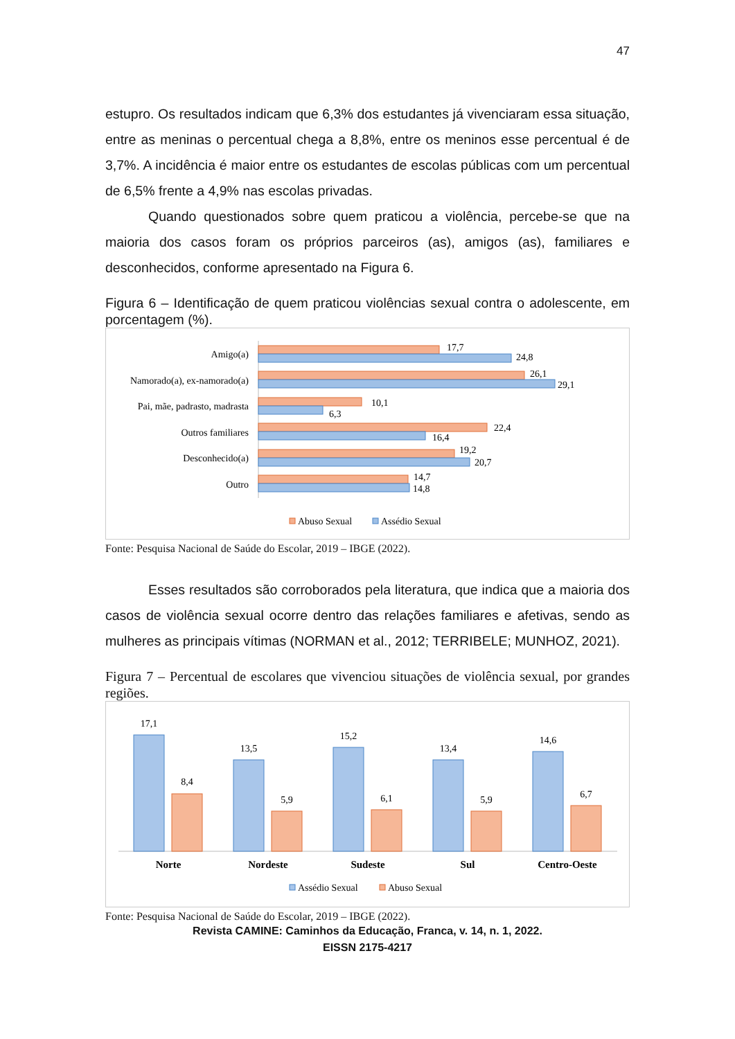47
estupro. Os resultados indicam que 6,3% dos estudantes já vivenciaram essa situação, entre as meninas o percentual chega a 8,8%, entre os meninos esse percentual é de 3,7%. A incidência é maior entre os estudantes de escolas públicas com um percentual de 6,5% frente a 4,9% nas escolas privadas.
Quando questionados sobre quem praticou a violência, percebe-se que na maioria dos casos foram os próprios parceiros (as), amigos (as), familiares e desconhecidos, conforme apresentado na Figura 6.
Figura 6 – Identificação de quem praticou violências sexual contra o adolescente, em porcentagem (%).
Amigo(a)
Namorado(a), ex-namorado(a)
Pai, mãe, padrasto, madrasta
Outros familiares
Desconhecido(a)
Outro
17,7
24,8
26,1
29,1
10,1
6,3
22,4
16,4
19,2
20,7
14,7
14,8
Abuso Sexual
Assédio Sexual
Fonte: Pesquisa Nacional de Saúde do Escolar, 2019 – IBGE (2022).
Esses resultados são corroborados pela literatura, que indica que a maioria dos casos de violência sexual ocorre dentro das relações familiares e afetivas, sendo as mulheres as principais vítimas (NORMAN et al., 2012; TERRIBELE; MUNHOZ, 2021).
Figura 7 – Percentual de escolares que vivenciou situações de violência sexual, por grandes regiões.
17,1
8,4
Norte
13,5
5,9
Nordeste
15,2
6,1
Sudeste
13,4
5,9
Sul
14,6
6,7
Centro-Oeste
Assédio Sexual
Abuso Sexual
Fonte: Pesquisa Nacional de Saúde do Escolar, 2019 – IBGE (2022).
Revista CAMINE: Caminhos da Educação, Franca, v. 14, n. 1, 2022.
EISSN 2175-4217